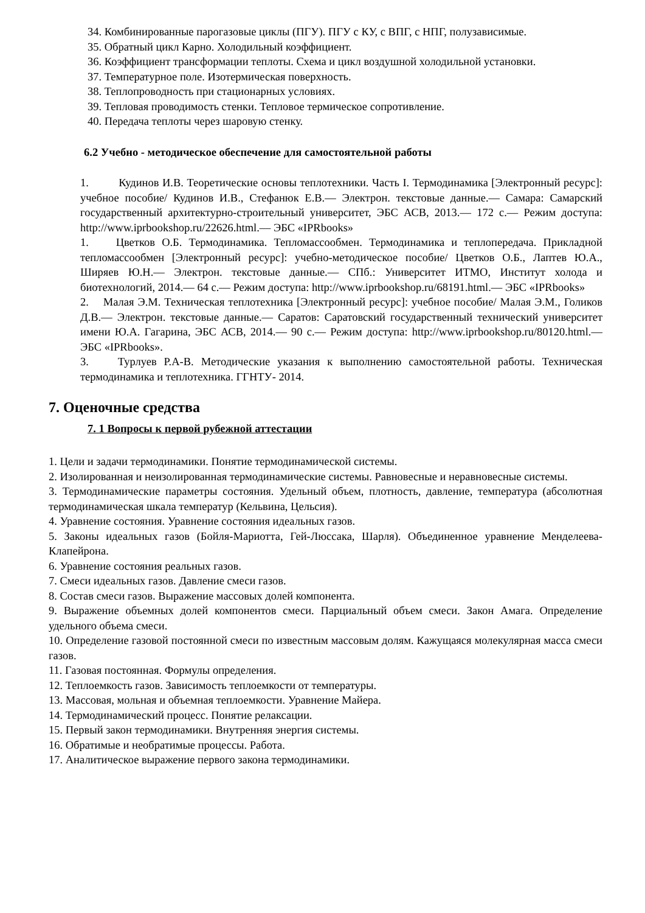34. Комбинированные парогазовые циклы (ПГУ). ПГУ с КУ, с ВПГ, с НПГ, полузависимые.
35. Обратный цикл Карно. Холодильный коэффициент.
36. Коэффициент трансформации теплоты. Схема и цикл воздушной холодильной установки.
37. Температурное поле. Изотермическая поверхность.
38. Теплопроводность при стационарных условиях.
39. Тепловая проводимость стенки. Тепловое термическое сопротивление.
40. Передача теплоты через шаровую стенку.
6.2 Учебно - методическое обеспечение для самостоятельной работы
1. Кудинов И.В. Теоретические основы теплотехники. Часть I. Термодинамика [Электронный ресурс]: учебное пособие/ Кудинов И.В., Стефанюк Е.В.— Электрон. текстовые данные.— Самара: Самарский государственный архитектурно-строительный университет, ЭБС АСВ, 2013.— 172 с.— Режим доступа: http://www.iprbookshop.ru/22626.html.— ЭБС «IPRbooks»
1. Цветков О.Б. Термодинамика. Тепломассообмен. Термодинамика и теплопередача. Прикладной тепломассообмен [Электронный ресурс]: учебно-методическое пособие/ Цветков О.Б., Лаптев Ю.А., Ширяев Ю.Н.— Электрон. текстовые данные.— СПб.: Университет ИТМО, Институт холода и биотехнологий, 2014.— 64 с.— Режим доступа: http://www.iprbookshop.ru/68191.html.— ЭБС «IPRbooks»
2. Малая Э.М. Техническая теплотехника [Электронный ресурс]: учебное пособие/ Малая Э.М., Голиков Д.В.— Электрон. текстовые данные.— Саратов: Саратовский государственный технический университет имени Ю.А. Гагарина, ЭБС АСВ, 2014.— 90 с.— Режим доступа: http://www.iprbookshop.ru/80120.html.— ЭБС «IPRbooks».
3. Турлуев Р.А-В. Методические указания к выполнению самостоятельной работы. Техническая термодинамика и теплотехника. ГГНТУ- 2014.
7. Оценочные средства
7. 1 Вопросы к первой рубежной аттестации
1. Цели и задачи термодинамики. Понятие термодинамической системы.
2. Изолированная и неизолированная термодинамические системы. Равновесные и неравновесные системы.
3. Термодинамические параметры состояния. Удельный объем, плотность, давление, температура (абсолютная термодинамическая шкала температур (Кельвина, Цельсия).
4. Уравнение состояния. Уравнение состояния идеальных газов.
5. Законы идеальных газов (Бойля-Мариотта, Гей-Люссака, Шарля). Объединенное уравнение Менделеева-Клапейрона.
6. Уравнение состояния реальных газов.
7. Смеси идеальных газов. Давление смеси газов.
8. Состав смеси газов. Выражение массовых долей компонента.
9. Выражение объемных долей компонентов смеси. Парциальный объем смеси. Закон Амага. Определение удельного объема смеси.
10. Определение газовой постоянной смеси по известным массовым долям. Кажущаяся молекулярная масса смеси газов.
11. Газовая постоянная. Формулы определения.
12. Теплоемкость газов. Зависимость теплоемкости от температуры.
13. Массовая, мольная и объемная теплоемкости. Уравнение Майера.
14. Термодинамический процесс. Понятие релаксации.
15. Первый закон термодинамики. Внутренняя энергия системы.
16. Обратимые и необратимые процессы. Работа.
17. Аналитическое выражение первого закона термодинамики.